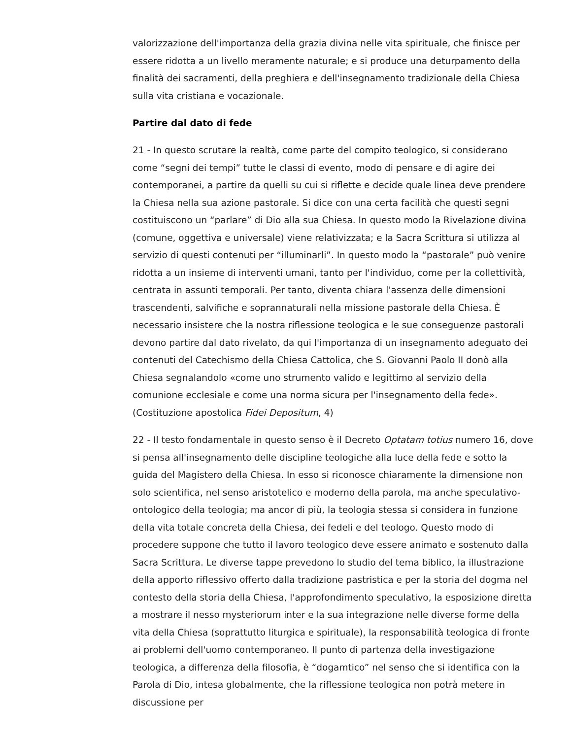valorizzazione dell'importanza della grazia divina nelle vita spirituale, che finisce per essere ridotta a un livello meramente naturale; e si produce una deturpamento della finalità dei sacramenti, della preghiera e dell'insegnamento tradizionale della Chiesa sulla vita cristiana e vocazionale.
Partire dal dato di fede
21 - In questo scrutare la realtà, come parte del compito teologico, si considerano come “segni dei tempi” tutte le classi di evento, modo di pensare e di agire dei contemporanei, a partire da quelli su cui si riflette e decide quale linea deve prendere la Chiesa nella sua azione pastorale. Si dice con una certa facilità che questi segni costituiscono un “parlare” di Dio alla sua Chiesa. In questo modo la Rivelazione divina (comune, oggettiva e universale) viene relativizzata; e la Sacra Scrittura si utilizza al servizio di questi contenuti per “illuminarli”. In questo modo la “pastorale” può venire ridotta a un insieme di interventi umani, tanto per l'individuo, come per la collettività, centrata in assunti temporali. Per tanto, diventa chiara l'assenza delle dimensioni trascendenti, salvifiche e soprannaturali nella missione pastorale della Chiesa. È necessario insistere che la nostra riflessione teologica e le sue conseguenze pastorali devono partire dal dato rivelato, da qui l'importanza di un insegnamento adeguato dei contenuti del Catechismo della Chiesa Cattolica, che S. Giovanni Paolo II donò alla Chiesa segnalandolo «come uno strumento valido e legittimo al servizio della comunione ecclesiale e come una norma sicura per l'insegnamento della fede». (Costituzione apostolica Fidei Depositum, 4)
22 - Il testo fondamentale in questo senso è il Decreto Optatam totius numero 16, dove si pensa all'insegnamento delle discipline teologiche alla luce della fede e sotto la guida del Magistero della Chiesa. In esso si riconosce chiaramente la dimensione non solo scientifica, nel senso aristotelico e moderno della parola, ma anche speculativo-ontologico della teologia; ma ancor di più, la teologia stessa si considera in funzione della vita totale concreta della Chiesa, dei fedeli e del teologo. Questo modo di procedere suppone che tutto il lavoro teologico deve essere animato e sostenuto dalla Sacra Scrittura. Le diverse tappe prevedono lo studio del tema biblico, la illustrazione della apporto riflessivo offerto dalla tradizione pastristica e per la storia del dogma nel contesto della storia della Chiesa, l'approfondimento speculativo, la esposizione diretta a mostrare il nesso mysteriorum inter e la sua integrazione nelle diverse forme della vita della Chiesa (soprattutto liturgica e spirituale), la responsabilità teologica di fronte ai problemi dell'uomo contemporaneo. Il punto di partenza della investigazione teologica, a differenza della filosofia, è “dogamtico” nel senso che si identifica con la Parola di Dio, intesa globalmente, che la riflessione teologica non potrà metere in discussione per